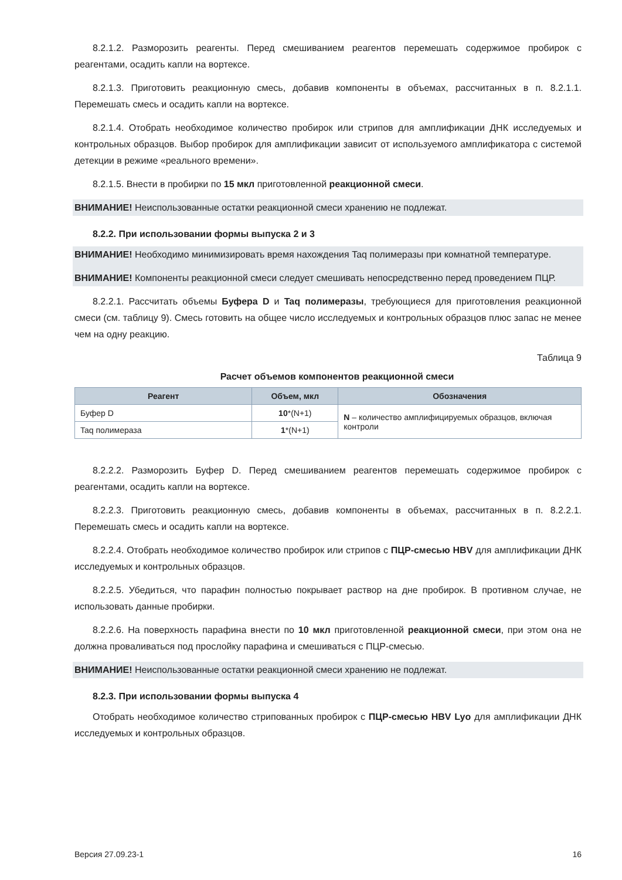8.2.1.2. Разморозить реагенты. Перед смешиванием реагентов перемешать содержимое пробирок с реагентами, осадить капли на вортексе.
8.2.1.3. Приготовить реакционную смесь, добавив компоненты в объемах, рассчитанных в п. 8.2.1.1. Перемешать смесь и осадить капли на вортексе.
8.2.1.4. Отобрать необходимое количество пробирок или стрипов для амплификации ДНК исследуемых и контрольных образцов. Выбор пробирок для амплификации зависит от используемого амплификатора с системой детекции в режиме «реального времени».
8.2.1.5. Внести в пробирки по 15 мкл приготовленной реакционной смеси.
ВНИМАНИЕ! Неиспользованные остатки реакционной смеси хранению не подлежат.
8.2.2. При использовании формы выпуска 2 и 3
ВНИМАНИЕ! Необходимо минимизировать время нахождения Taq полимеразы при комнатной температуре.
ВНИМАНИЕ! Компоненты реакционной смеси следует смешивать непосредственно перед проведением ПЦР.
8.2.2.1. Рассчитать объемы Буфера D и Taq полимеразы, требующиеся для приготовления реакционной смеси (см. таблицу 9). Смесь готовить на общее число исследуемых и контрольных образцов плюс запас не менее чем на одну реакцию.
Таблица 9
Расчет объемов компонентов реакционной смеси
| Реагент | Объем, мкл | Обозначения |
| --- | --- | --- |
| Буфер D | 10 *(N+1) | N – количество амплифицируемых образцов, включая контроли |
| Taq полимераза | 1 *(N+1) | |
8.2.2.2. Разморозить Буфер D. Перед смешиванием реагентов перемешать содержимое пробирок с реагентами, осадить капли на вортексе.
8.2.2.3. Приготовить реакционную смесь, добавив компоненты в объемах, рассчитанных в п. 8.2.2.1. Перемешать смесь и осадить капли на вортексе.
8.2.2.4. Отобрать необходимое количество пробирок или стрипов с ПЦР-смесью HBV для амплификации ДНК исследуемых и контрольных образцов.
8.2.2.5. Убедиться, что парафин полностью покрывает раствор на дне пробирок. В противном случае, не использовать данные пробирки.
8.2.2.6. На поверхность парафина внести по 10 мкл приготовленной реакционной смеси, при этом она не должна проваливаться под прослойку парафина и смешиваться с ПЦР-смесью.
ВНИМАНИЕ! Неиспользованные остатки реакционной смеси хранению не подлежат.
8.2.3. При использовании формы выпуска 4
Отобрать необходимое количество стрипованных пробирок с ПЦР-смесью HBV Lyo для амплификации ДНК исследуемых и контрольных образцов.
Версия 27.09.23-1 16